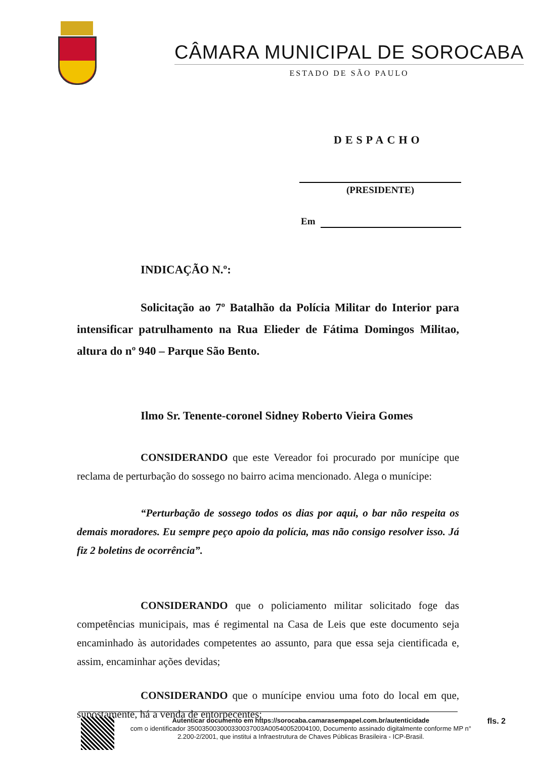CÂMARA MUNICIPAL DE SOROCABA
ESTADO DE SÃO PAULO
DESPACHO
(PRESIDENTE)
Em
INDICAÇÃO N.º:
Solicitação ao 7º Batalhão da Polícia Militar do Interior para intensificar patrulhamento na Rua Elieder de Fátima Domingos Militao, altura do nº 940 – Parque São Bento.
Ilmo Sr. Tenente-coronel Sidney Roberto Vieira Gomes
CONSIDERANDO que este Vereador foi procurado por munícipe que reclama de perturbação do sossego no bairro acima mencionado. Alega o munícipe:
“Perturbação de sossego todos os dias por aqui, o bar não respeita os demais moradores. Eu sempre peço apoio da polícia, mas não consigo resolver isso. Já fiz 2 boletins de ocorrência”.
CONSIDERANDO que o policiamento militar solicitado foge das competências municipais, mas é regimental na Casa de Leis que este documento seja encaminhado às autoridades competentes ao assunto, para que essa seja cientificada e, assim, encaminhar ações devidas;
CONSIDERANDO que o munícipe enviou uma foto do local em que, supostamente, há a venda de entorpecentes;
Autenticar documento em https://sorocaba.camarasempapel.com.br/autenticidade
com o identificador 350035003000330037003A00540052004100, Documento assinado digitalmente conforme MP n° 2.200-2/2001, que institui a Infraestrutura de Chaves Públicas Brasileira - ICP-Brasil.
fls. 2